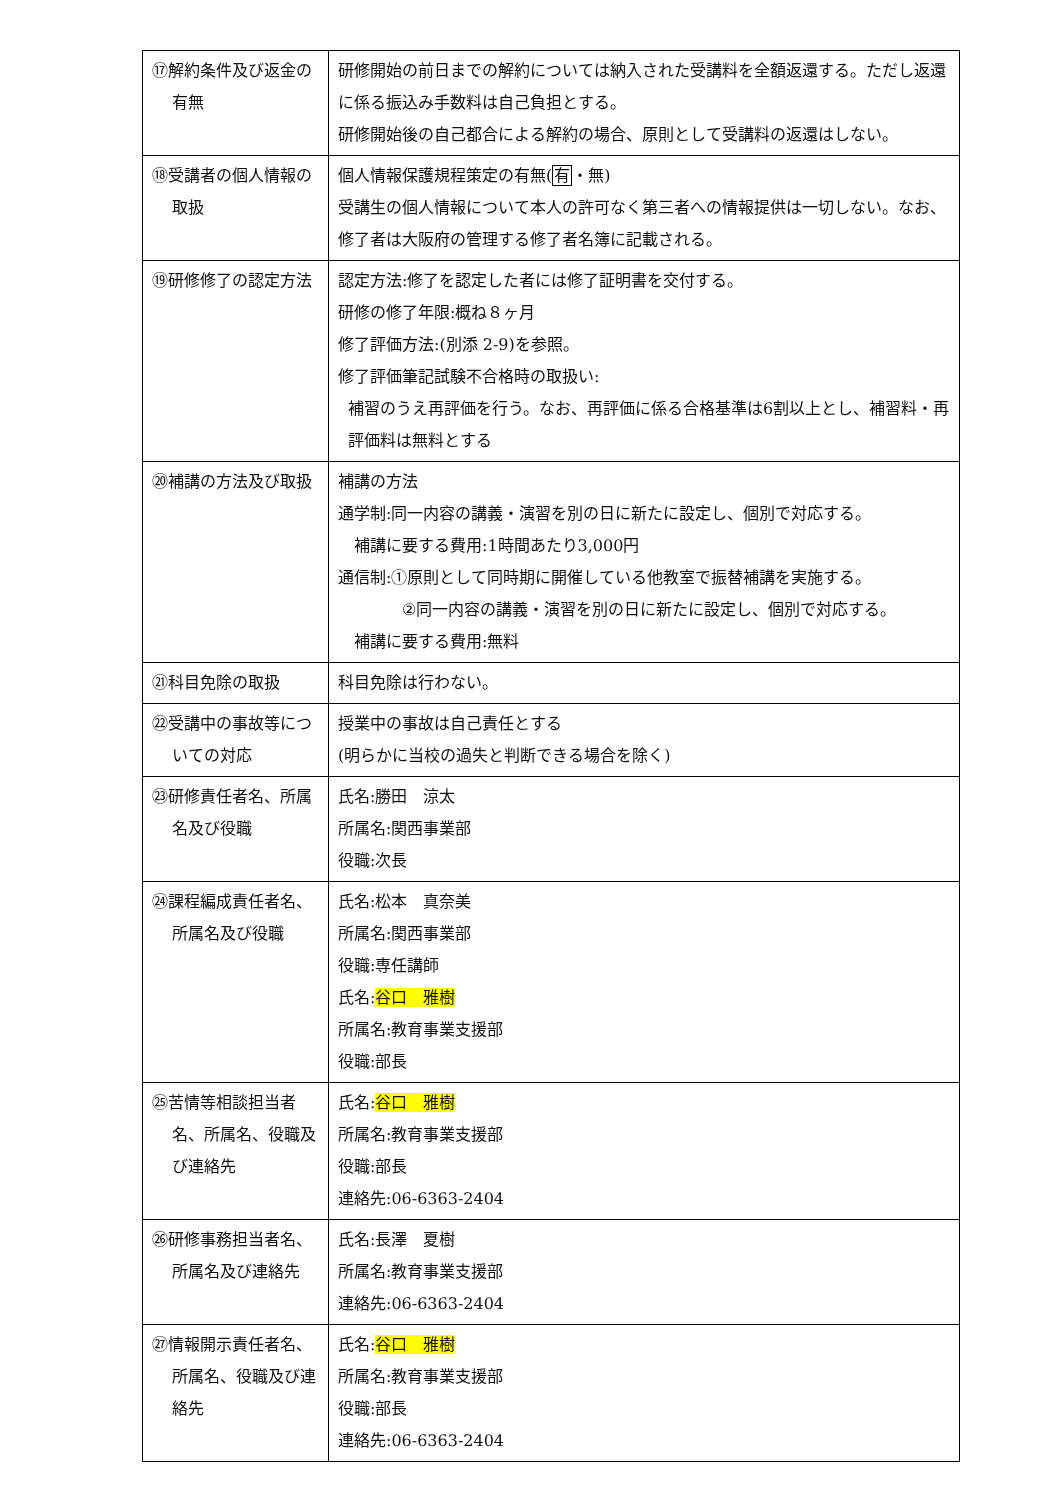| ⑰解約条件及び返金の有無 | 研修開始の前日までの解約については納入された受講料を全額返還する。ただし返還に係る振込み手数料は自己負担とする。 研修開始後の自己都合による解約の場合、原則として受講料の返還はしない。 |
| ⑱受講者の個人情報の取扱 | 個人情報保護規程策定の有無( 有 ・無) 受講生の個人情報について本人の許可なく第三者への情報提供は一切しない。なお、修了者は大阪府の管理する修了者名簿に記載される。 |
| ⑲研修修了の認定方法 | 認定方法:修了を認定した者には修了証明書を交付する。 研修の修了年限:概ね８ヶ月 修了評価方法:(別添 2-9)を参照。 修了評価筆記試験不合格時の取扱い: 補習のうえ再評価を行う。なお、再評価に係る合格基準は6割以上とし、補習料・再評価料は無料とする |
| ⑳補講の方法及び取扱 | 補講の方法 通学制:同一内容の講義・演習を別の日に新たに設定し、個別で対応する。 補講に要する費用:1時間あたり3,000円 通信制:①原則として同時期に開催している他教室で振替補講を実施する。 ②同一内容の講義・演習を別の日に新たに設定し、個別で対応する。 補講に要する費用:無料 |
| ㉑科目免除の取扱 | 科目免除は行わない。 |
| ㉒受講中の事故等についての対応 | 授業中の事故は自己責任とする (明らかに当校の過失と判断できる場合を除く) |
| ㉓研修責任者名、所属名及び役職 | 氏名:勝田 涼太 所属名:関西事業部 役職:次長 |
| ㉔課程編成責任者名、所属名及び役職 | 氏名:松本 真奈美 所属名:関西事業部 役職:専任講師 氏名: 谷口 雅樹 所属名:教育事業支援部 役職:部長 |
| ㉕苦情等相談担当者名、所属名、役職及び連絡先 | 氏名: 谷口 雅樹 所属名:教育事業支援部 役職:部長 連絡先:06-6363-2404 |
| ㉖研修事務担当者名、所属名及び連絡先 | 氏名:長澤 夏樹 所属名:教育事業支援部 連絡先:06-6363-2404 |
| ㉗情報開示責任者名、所属名、役職及び連絡先 | 氏名: 谷口 雅樹 所属名:教育事業支援部 役職:部長 連絡先:06-6363-2404 |